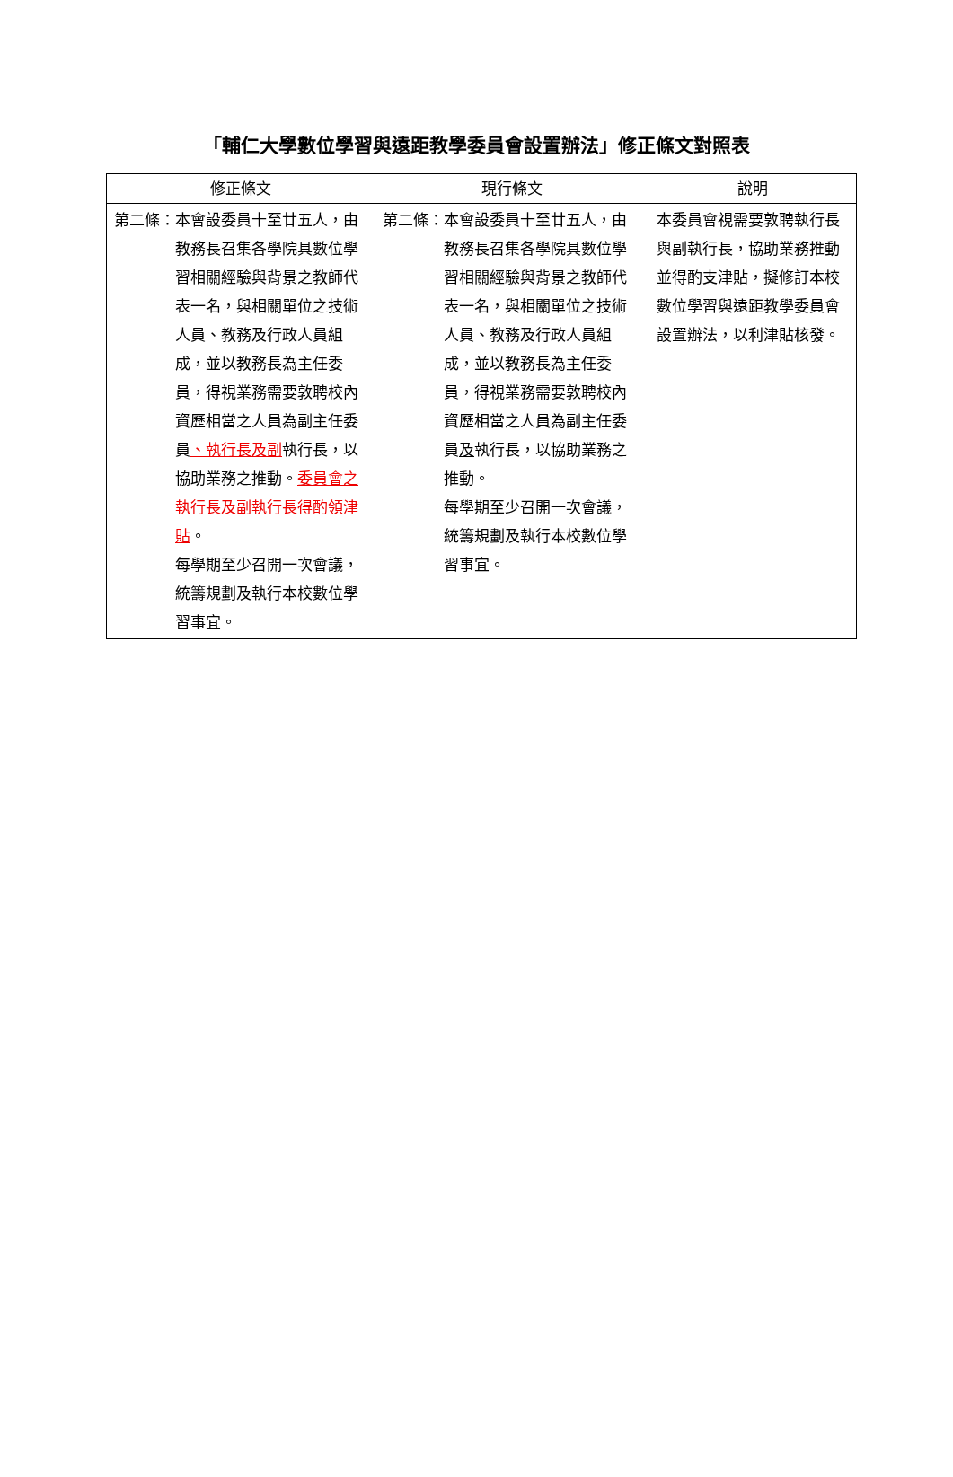「輔仁大學數位學習與遠距教學委員會設置辦法」修正條文對照表
| 修正條文 | 現行條文 | 說明 |
| --- | --- | --- |
| 第二條： 本會設委員十至廿五人，由教務長召集各學院具數位學習相關經驗與背景之教師代表一名，與相關單位之技術人員、教務及行政人員組成，並以教務長為主任委員，得視業務需要敦聘校內資歷相當之人員為副主任委員 、執行長及副 執行長，以協助業務之推動。 委員會之執行長及副執行長得酌領津貼 。 每學期至少召開一次會議，統籌規劃及執行本校數位學習事宜。 | 第二條： 本會設委員十至廿五人，由教務長召集各學院具數位學習相關經驗與背景之教師代表一名，與相關單位之技術人員、教務及行政人員組成，並以教務長為主任委員，得視業務需要敦聘校內資歷相當之人員為副主任委員 及 執行長，以協助業務之推動。 每學期至少召開一次會議，統籌規劃及執行本校數位學習事宜。 | 本委員會視需要敦聘執行長與副執行長，協助業務推動並得酌支津貼，擬修訂本校數位學習與遠距教學委員會設置辦法，以利津貼核發。 |